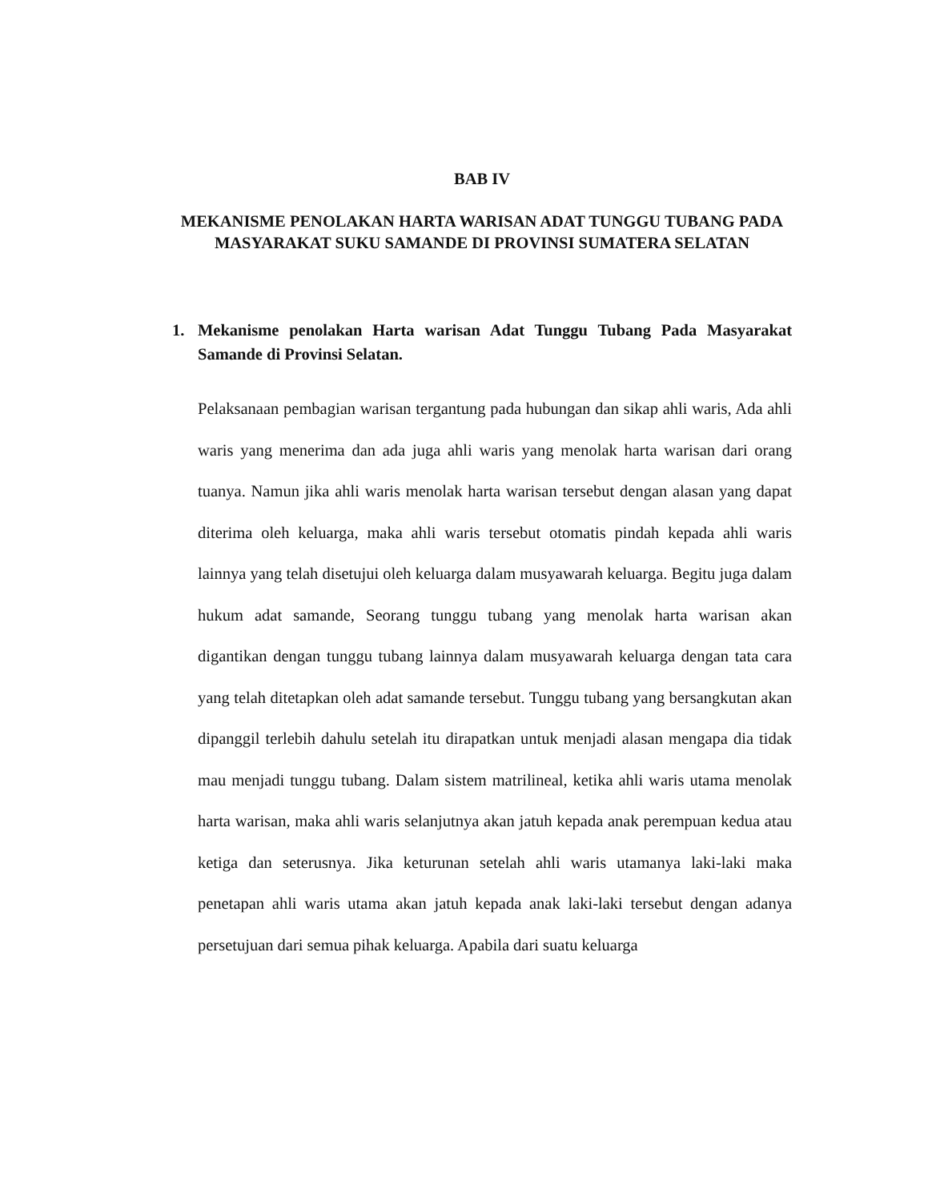BAB IV
MEKANISME PENOLAKAN HARTA WARISAN ADAT TUNGGU TUBANG PADA MASYARAKAT SUKU SAMANDE DI PROVINSI SUMATERA SELATAN
1. Mekanisme penolakan Harta warisan Adat Tunggu Tubang Pada Masyarakat Samande di Provinsi Selatan.
Pelaksanaan pembagian warisan tergantung pada hubungan dan sikap ahli waris, Ada ahli waris yang menerima dan ada juga ahli waris yang menolak harta warisan dari orang tuanya. Namun jika ahli waris menolak harta warisan tersebut dengan alasan yang dapat diterima oleh keluarga, maka ahli waris tersebut otomatis pindah kepada ahli waris lainnya yang telah disetujui oleh keluarga dalam musyawarah keluarga. Begitu juga dalam hukum adat samande, Seorang tunggu tubang yang menolak harta warisan akan digantikan dengan tunggu tubang lainnya dalam musyawarah keluarga dengan tata cara yang telah ditetapkan oleh adat samande tersebut. Tunggu tubang yang bersangkutan akan dipanggil terlebih dahulu setelah itu dirapatkan untuk menjadi alasan mengapa dia tidak mau menjadi tunggu tubang. Dalam sistem matrilineal, ketika ahli waris utama menolak harta warisan, maka ahli waris selanjutnya akan jatuh kepada anak perempuan kedua atau ketiga dan seterusnya. Jika keturunan setelah ahli waris utamanya laki-laki maka penetapan ahli waris utama akan jatuh kepada anak laki-laki tersebut dengan adanya persetujuan dari semua pihak keluarga. Apabila dari suatu keluarga